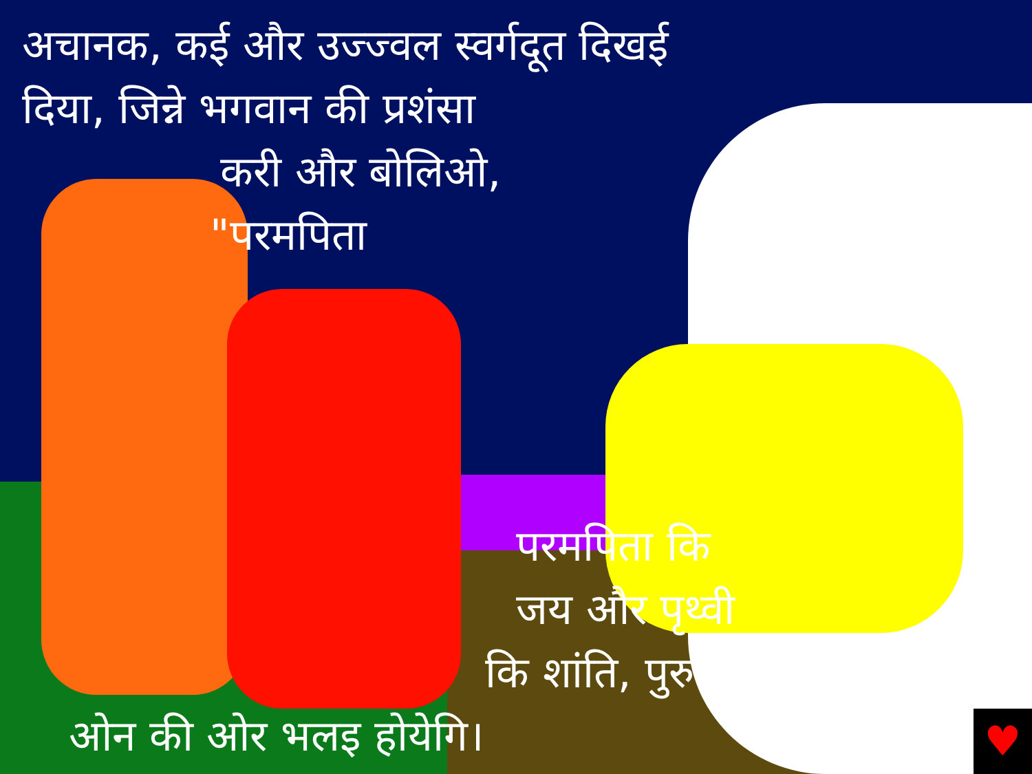अचानक, कई और उज्ज्वल स्वर्गदूत दिखई
दिया, जिन्ने भगवान की प्रशंसा
करी और बोलिओ,
"परमपिता
परमपिता कि
जय और पृथ्वी
कि शांति, पुरुष
ओन की ओर भलइ होयेगि।
♥